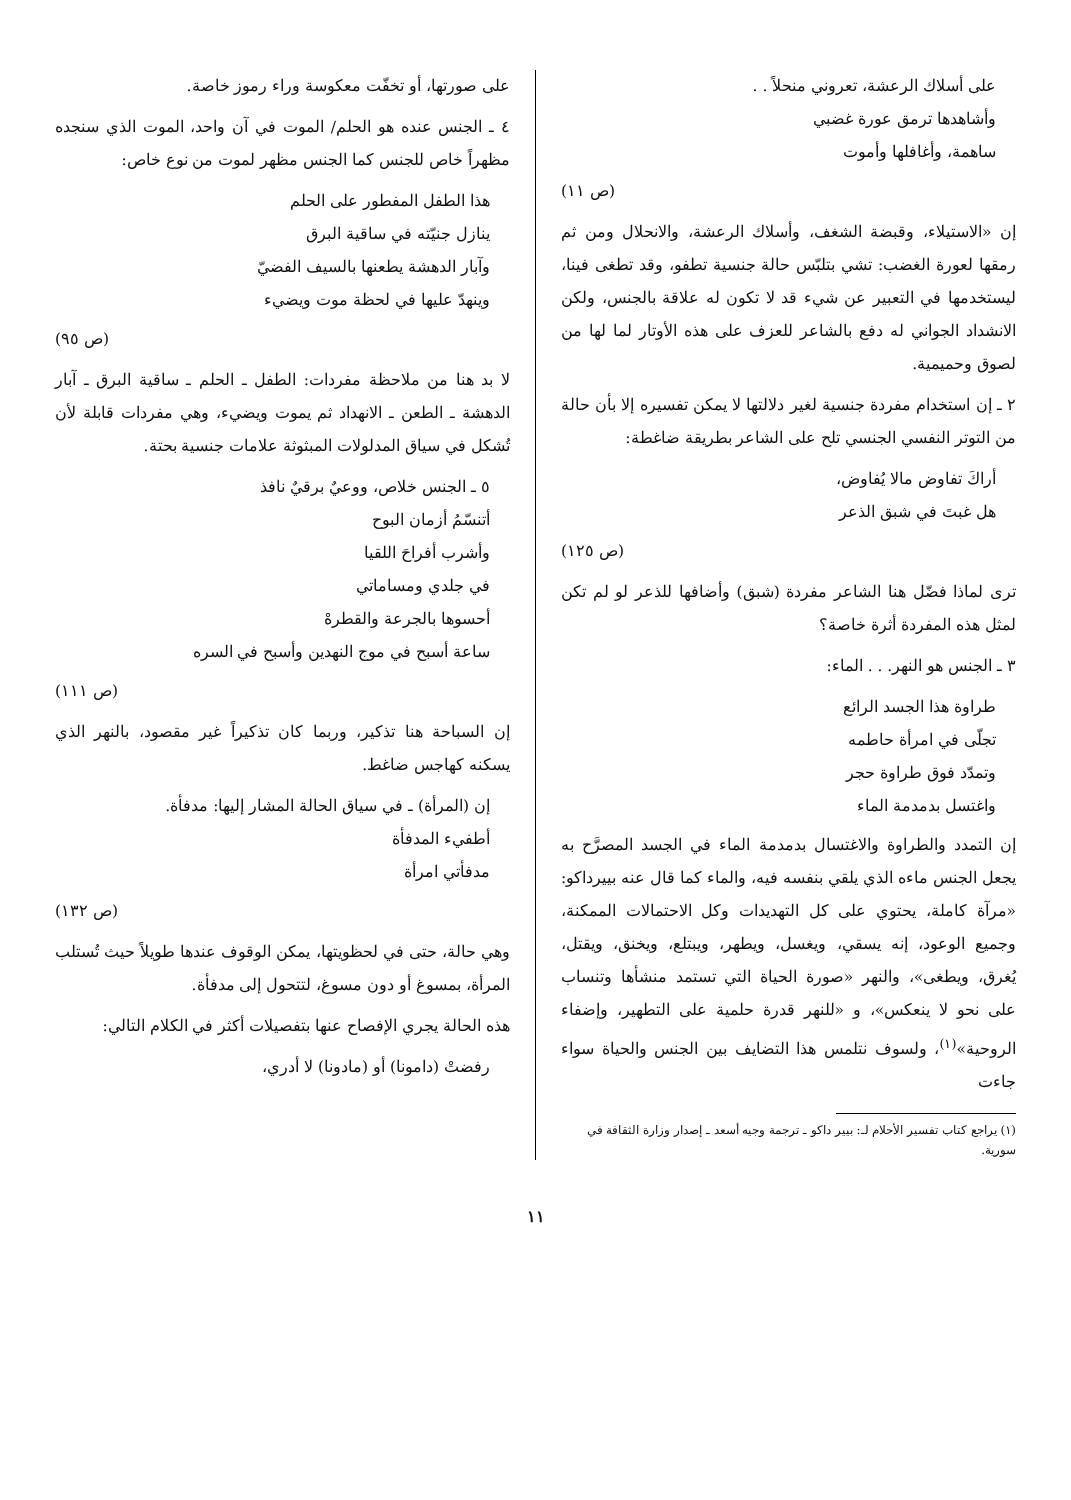على أسلاك الرعشة، تعروني منحلاً . .
وأشاهدها ترمق عورة غضبي
ساهمة، وأغافلها وأموت
(ص ١١)
إن «الاستيلاء، وقبضة الشغف، وأسلاك الرعشة، والانحلال ومن ثم رمقها لعورة الغضب: تشي بتلبّس حالة جنسية تطفو، وقد تطغى فينا، ليستخدمها في التعبير عن شيء قد لا تكون له علاقة بالجنس، ولكن الانشداد الجواني له دفع بالشاعر للعزف على هذه الأوتار لما لها من لصوق وحميمية.
٢ ـ إن استخدام مفردة جنسية لغير دلالتها لا يمكن تفسيره إلا بأن حالة من التوتر النفسي الجنسي تلح على الشاعر بطريقة ضاغطة:
أراكَ تفاوض مالا يُفاوض،
هل غبتَ في شبق الذعر
(ص ١٢٥)
ترى لماذا فضّل هنا الشاعر مفردة (شبق) وأضافها للذعر لو لم تكن لمثل هذه المفردة أثرة خاصة؟
٣ ـ الجنس هو النهر. . . الماء:
طراوة هذا الجسد الرائع
تجلّى في امرأة حاطمه
وتمدّد فوق طراوة حجر
واغتسل بدمدمة الماء
إن التمدد والطراوة والاغتسال بدمدمة الماء في الجسد المصرَّح به يجعل الجنس ماءه الذي يلقي بنفسه فيه، والماء كما قال عنه بييرداكو: «مرآة كاملة، يحتوي على كل التهديدات وكل الاحتمالات الممكنة، وجميع الوعود، إنه يسقي، ويغسل، ويطهر، ويبتلع، ويخنق، ويقتل، يُغرق، ويطغى»، والنهر «صورة الحياة التي تستمد منشأها وتنساب على نحو لا ينعكس»، و «للنهر قدرة حلمية على التطهير، وإضفاء الروحية»<sup>(١)</sup>، ولسوف نتلمس هذا التضايف بين الجنس والحياة سواء جاءت
(١) يراجع كتاب تفسير الأحلام لـ: بيير داكو ـ ترجمة وجيه أسعد ـ إصدار وزارة الثقافة في سورية.
على صورتها، أو تخفّت معكوسة وراء رموز خاصة.
٤ ـ الجنس عنده هو الحلم/ الموت في آن واحد، الموت الذي سنجده مظهراً خاص للجنس كما الجنس مظهر لموت من نوع خاص:
هذا الطفل المفطور على الحلم
ينازل جنيّته في ساقية البرق
وآبار الدهشة يطعنها بالسيف الفضيّ
وينهدّ عليها في لحظة موت ويضيء
(ص ٩٥)
لا بد هنا من ملاحظة مفردات: الطفل ـ الحلم ـ ساقية البرق ـ آبار الدهشة ـ الطعن ـ الانهداد ثم يموت ويضيء، وهي مفردات قابلة لأن تُشكل في سياق المدلولات المبثوثة علامات جنسية بحتة.
٥ ـ الجنس خلاص، ووعيٌ برقيٌ نافذ
أتنسّمُ أزمان البوح
وأشرب أفراحَ اللقيا
في جلدي ومساماتي
أحسوها بالجرعة والقطرهْ
ساعة أسبح في موج النهدين وأسبح في السره
(ص ١١١)
إن السباحة هنا تذكير، وربما كان تذكيراً غير مقصود، بالنهر الذي يسكنه كهاجس ضاغط.
إن (المرأة) ـ في سياق الحالة المشار إليها: مدفأة.
أطفيء المدفأة
مدفأتي امرأة
(ص ١٣٢)
وهي حالة، حتى في لحظويتها، يمكن الوقوف عندها طويلاً حيث تُستلب المرأة، بمسوغ أو دون مسوغ، لتتحول إلى مدفأة.
هذه الحالة يجري الإفصاح عنها بتفصيلات أكثر في الكلام التالي:
رفضتْ (دامونا) أو (مادونا) لا أدري،
١١